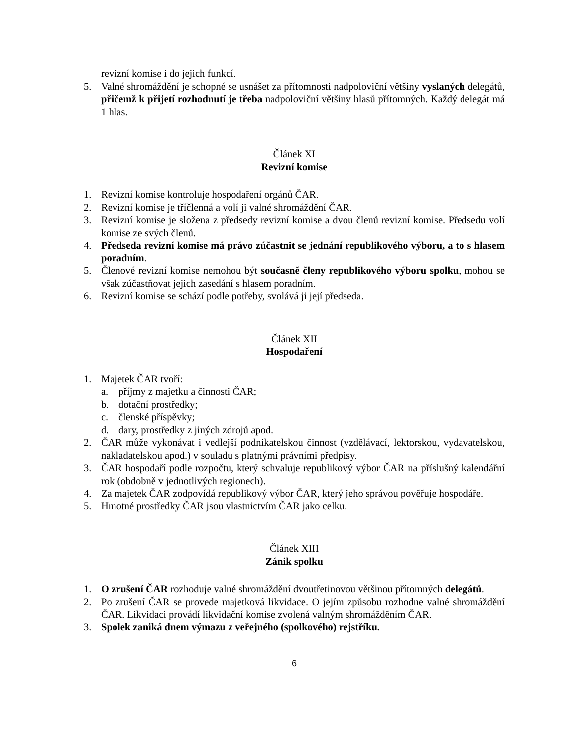revizní komise i do jejich funkcí.
5. Valné shromáždění je schopné se usnášet za přítomnosti nadpoloviční většiny vyslaných delegátů, přičemž k přijetí rozhodnutí je třeba nadpoloviční většiny hlasů přítomných. Každý delegát má 1 hlas.
Článek XI
Revizní komise
1. Revizní komise kontroluje hospodaření orgánů ČAR.
2. Revizní komise je tříčlenná a volí ji valné shromáždění ČAR.
3. Revizní komise je složena z předsedy revizní komise a dvou členů revizní komise. Předsedu volí komise ze svých členů.
4. Předseda revizní komise má právo zúčastnit se jednání republikového výboru, a to s hlasem poradním.
5. Členové revizní komise nemohou být současně členy republikového výboru spolku, mohou se však zúčastňovat jejich zasedání s hlasem poradním.
6. Revizní komise se schází podle potřeby, svolává ji její předseda.
Článek XII
Hospodaření
1. Majetek ČAR tvoří:
a. příjmy z majetku a činnosti ČAR;
b. dotační prostředky;
c. členské příspěvky;
d. dary, prostředky z jiných zdrojů apod.
2. ČAR může vykonávat i vedlejší podnikatelskou činnost (vzdělávací, lektorskou, vydavatelskou, nakladatelskou apod.) v souladu s platnými právními předpisy.
3. ČAR hospodaří podle rozpočtu, který schvaluje republikový výbor ČAR na příslušný kalendářní rok (obdobně v jednotlivých regionech).
4. Za majetek ČAR zodpovídá republikový výbor ČAR, který jeho správou pověřuje hospodáře.
5. Hmotné prostředky ČAR jsou vlastnictvím ČAR jako celku.
Článek XIII
Zánik spolku
1. O zrušení ČAR rozhoduje valné shromáždění dvoutřetinovou většinou přítomných delegátů.
2. Po zrušení ČAR se provede majetková likvidace. O jejím způsobu rozhodne valné shromáždění ČAR. Likvidaci provádí likvidační komise zvolená valným shromážděním ČAR.
3. Spolek zaniká dnem výmazu z veřejného (spolkového) rejstříku.
6